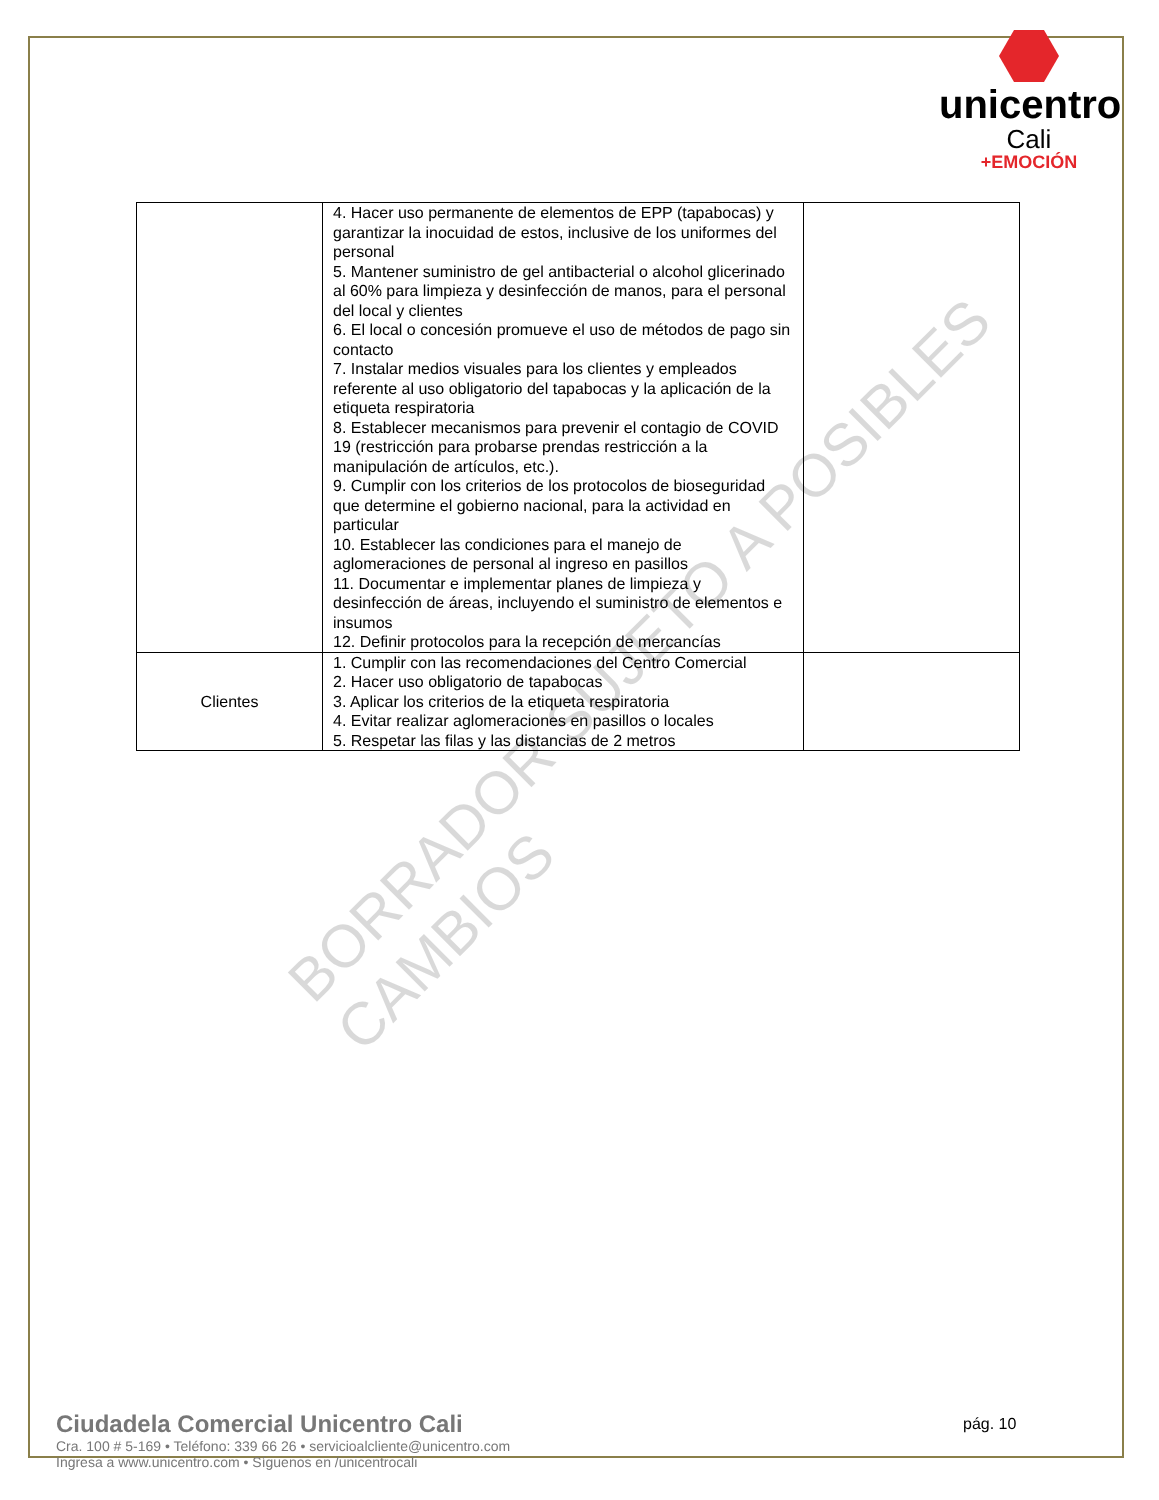unicentro
Cali
+EMOCIÓN
| | 4. Hacer uso permanente de elementos de EPP (tapabocas) y garantizar la inocuidad de estos, inclusive de los uniformes del personal 5. Mantener suministro de gel antibacterial o alcohol glicerinado al 60% para limpieza y desinfección de manos, para el personal del local y clientes 6. El local o concesión promueve el uso de métodos de pago sin contacto 7. Instalar medios visuales para los clientes y empleados referente al uso obligatorio del tapabocas y la aplicación de la etiqueta respiratoria 8. Establecer mecanismos para prevenir el contagio de COVID 19 (restricción para probarse prendas restricción a la manipulación de artículos, etc.). 9. Cumplir con los criterios de los protocolos de bioseguridad que determine el gobierno nacional, para la actividad en particular 10. Establecer las condiciones para el manejo de aglomeraciones de personal al ingreso en pasillos 11. Documentar e implementar planes de limpieza y desinfección de áreas, incluyendo el suministro de elementos e insumos 12. Definir protocolos para la recepción de mercancías | |
| Clientes | 1. Cumplir con las recomendaciones del Centro Comercial 2. Hacer uso obligatorio de tapabocas 3. Aplicar los criterios de la etiqueta respiratoria 4. Evitar realizar aglomeraciones en pasillos o locales 5. Respetar las filas y las distancias de 2 metros | |
BORRADOR SUJETO A POSIBLES CAMBIOS
Ciudadela Comercial Unicentro Cali
Cra. 100 # 5-169 • Teléfono: 339 66 26 • servicioalcliente@unicentro.com
Ingresa a www.unicentro.com • Síguenos en /unicentrocali
pág. 10